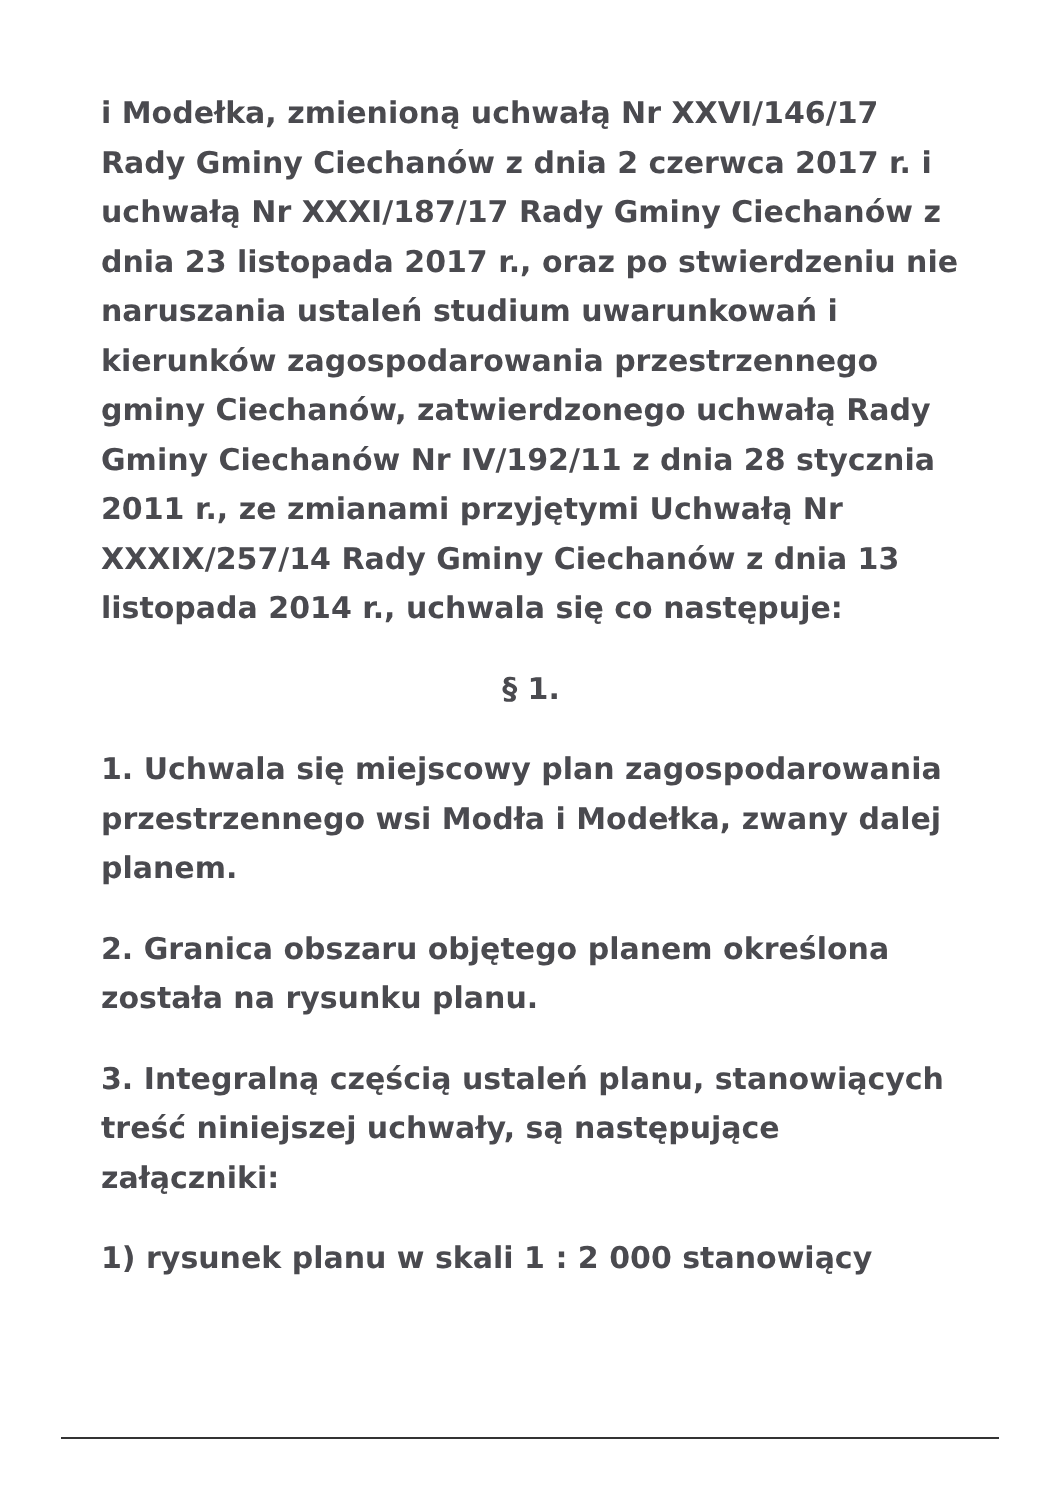i Modełka, zmienioną uchwałą Nr XXVI/146/17 Rady Gminy Ciechanów z dnia 2 czerwca 2017 r. i uchwałą Nr XXXI/187/17 Rady Gminy Ciechanów z dnia 23 listopada 2017 r., oraz po stwierdzeniu nie naruszania ustaleń studium uwarunkowań i kierunków zagospodarowania przestrzennego gminy Ciechanów, zatwierdzonego uchwałą Rady Gminy Ciechanów Nr IV/192/11 z dnia 28 stycznia 2011 r., ze zmianami przyjętymi Uchwałą Nr XXXIX/257/14 Rady Gminy Ciechanów z dnia 13 listopada 2014 r., uchwala się co następuje:
§ 1.
1. Uchwala się miejscowy plan zagospodarowania przestrzennego wsi Modła i Modełka, zwany dalej planem.
2. Granica obszaru objętego planem określona została na rysunku planu.
3. Integralną częścią ustaleń planu, stanowiących treść niniejszej uchwały, są następujące załączniki:
1) rysunek planu w skali 1 : 2 000 stanowiący